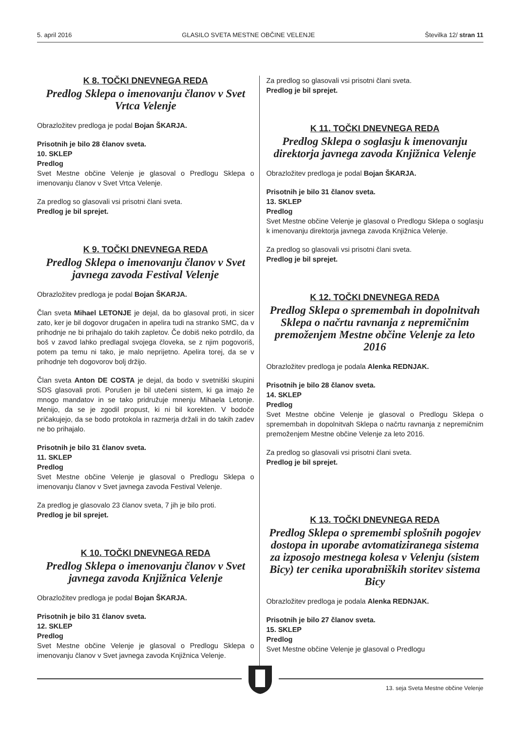5. april 2016 GLASILO SVETA MESTNE OBČINE VELENJE Številka 12/ stran 11
K 8. TOČKI DNEVNEGA REDA
Predlog Sklepa o imenovanju članov v Svet Vrtca Velenje
Obrazložitev predloga je podal Bojan ŠKARJA.
Prisotnih je bilo 28 članov sveta.
10. SKLEP
Predlog
Svet Mestne občine Velenje je glasoval o Predlogu Sklepa o imenovanju članov v Svet Vrtca Velenje.
Za predlog so glasovali vsi prisotni člani sveta.
Predlog je bil sprejet.
K 9. TOČKI DNEVNEGA REDA
Predlog Sklepa o imenovanju članov v Svet javnega zavoda Festival Velenje
Obrazložitev predloga je podal Bojan ŠKARJA.
Član sveta Mihael LETONJE je dejal, da bo glasoval proti, in sicer zato, ker je bil dogovor drugačen in apelira tudi na stranko SMC, da v prihodnje ne bi prihajalo do takih zapletov. Če dobiš neko potrdilo, da boš v zavod lahko predlagal svojega človeka, se z njim pogovoriš, potem pa temu ni tako, je malo neprijetno. Apelira torej, da se v prihodnje teh dogovorov bolj držijo.
Član sveta Anton DE COSTA je dejal, da bodo v svetniški skupini SDS glasovali proti. Porušen je bil utečeni sistem, ki ga imajo že mnogo mandatov in se tako pridružuje mnenju Mihaela Letonje. Menijo, da se je zgodil propust, ki ni bil korekten. V bodoče pričakujejo, da se bodo protokola in razmerja držali in do takih zadev ne bo prihajalo.
Prisotnih je bilo 31 članov sveta.
11. SKLEP
Predlog
Svet Mestne občine Velenje je glasoval o Predlogu Sklepa o imenovanju članov v Svet javnega zavoda Festival Velenje.
Za predlog je glasovalo 23 članov sveta, 7 jih je bilo proti.
Predlog je bil sprejet.
K 10. TOČKI DNEVNEGA REDA
Predlog Sklepa o imenovanju članov v Svet javnega zavoda Knjižnica Velenje
Obrazložitev predloga je podal Bojan ŠKARJA.
Prisotnih je bilo 31 članov sveta.
12. SKLEP
Predlog
Svet Mestne občine Velenje je glasoval o Predlogu Sklepa o imenovanju članov v Svet javnega zavoda Knjižnica Velenje.
Za predlog so glasovali vsi prisotni člani sveta.
Predlog je bil sprejet.
K 11. TOČKI DNEVNEGA REDA
Predlog Sklepa o soglasju k imenovanju direktorja javnega zavoda Knjižnica Velenje
Obrazložitev predloga je podal Bojan ŠKARJA.
Prisotnih je bilo 31 članov sveta.
13. SKLEP
Predlog
Svet Mestne občine Velenje je glasoval o Predlogu Sklepa o soglasju k imenovanju direktorja javnega zavoda Knjižnica Velenje.
Za predlog so glasovali vsi prisotni člani sveta.
Predlog je bil sprejet.
K 12. TOČKI DNEVNEGA REDA
Predlog Sklepa o spremembah in dopolnitvah Sklepa o načrtu ravnanja z nepremičnim premoženjem Mestne občine Velenje za leto 2016
Obrazložitev predloga je podala Alenka REDNJAK.
Prisotnih je bilo 28 članov sveta.
14. SKLEP
Predlog
Svet Mestne občine Velenje je glasoval o Predlogu Sklepa o spremembah in dopolnitvah Sklepa o načrtu ravnanja z nepremičnim premoženjem Mestne občine Velenje za leto 2016.
Za predlog so glasovali vsi prisotni člani sveta.
Predlog je bil sprejet.
K 13. TOČKI DNEVNEGA REDA
Predlog Sklepa o spremembi splošnih pogojev dostopa in uporabe avtomatiziranega sistema za izposojo mestnega kolesa v Velenju (sistem Bicy) ter cenika uporabniških storitev sistema Bicy
Obrazložitev predloga je podala Alenka REDNJAK.
Prisotnih je bilo 27 članov sveta.
15. SKLEP
Predlog
Svet Mestne občine Velenje je glasoval o Predlogu
13. seja Sveta Mestne občine Velenje